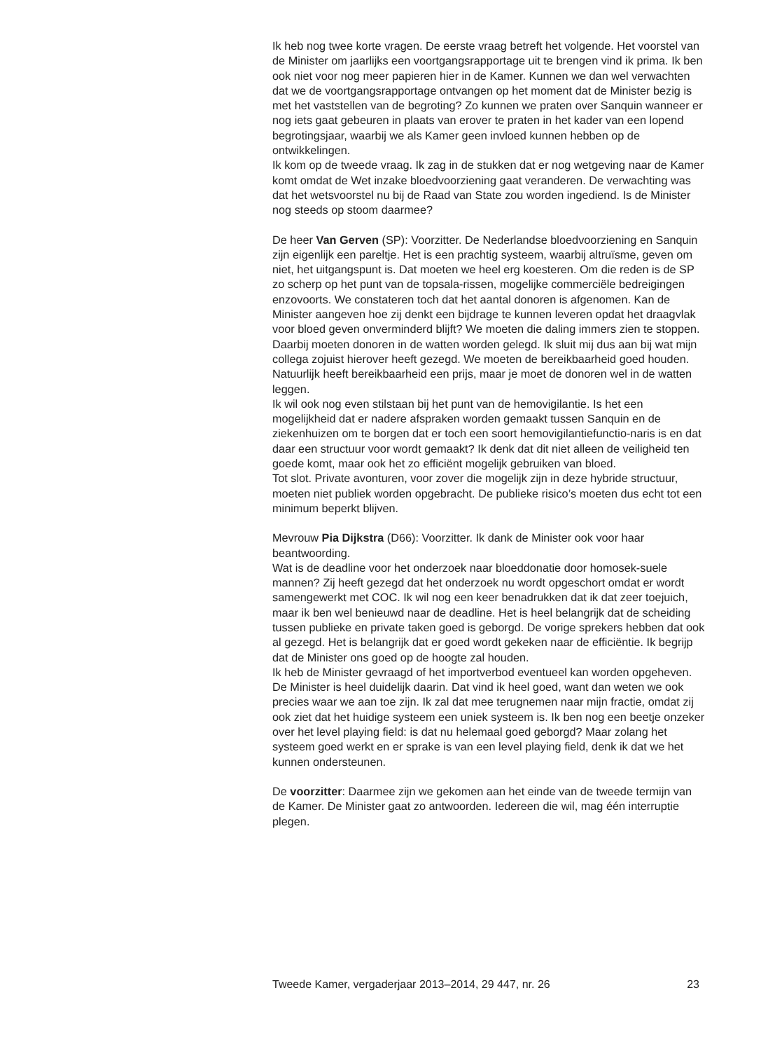Ik heb nog twee korte vragen. De eerste vraag betreft het volgende. Het voorstel van de Minister om jaarlijks een voortgangsrapportage uit te brengen vind ik prima. Ik ben ook niet voor nog meer papieren hier in de Kamer. Kunnen we dan wel verwachten dat we de voortgangsrapportage ontvangen op het moment dat de Minister bezig is met het vaststellen van de begroting? Zo kunnen we praten over Sanquin wanneer er nog iets gaat gebeuren in plaats van erover te praten in het kader van een lopend begrotingsjaar, waarbij we als Kamer geen invloed kunnen hebben op de ontwikkelingen.
Ik kom op de tweede vraag. Ik zag in de stukken dat er nog wetgeving naar de Kamer komt omdat de Wet inzake bloedvoorziening gaat veranderen. De verwachting was dat het wetsvoorstel nu bij de Raad van State zou worden ingediend. Is de Minister nog steeds op stoom daarmee?
De heer Van Gerven (SP): Voorzitter. De Nederlandse bloedvoorziening en Sanquin zijn eigenlijk een pareltje. Het is een prachtig systeem, waarbij altruïsme, geven om niet, het uitgangspunt is. Dat moeten we heel erg koesteren. Om die reden is de SP zo scherp op het punt van de topsala-rissen, mogelijke commerciële bedreigingen enzovoorts. We constateren toch dat het aantal donoren is afgenomen. Kan de Minister aangeven hoe zij denkt een bijdrage te kunnen leveren opdat het draagvlak voor bloed geven onverminderd blijft? We moeten die daling immers zien te stoppen. Daarbij moeten donoren in de watten worden gelegd. Ik sluit mij dus aan bij wat mijn collega zojuist hierover heeft gezegd. We moeten de bereikbaarheid goed houden. Natuurlijk heeft bereikbaarheid een prijs, maar je moet de donoren wel in de watten leggen.
Ik wil ook nog even stilstaan bij het punt van de hemovigilantie. Is het een mogelijkheid dat er nadere afspraken worden gemaakt tussen Sanquin en de ziekenhuizen om te borgen dat er toch een soort hemovigilantiefunctio-naris is en dat daar een structuur voor wordt gemaakt? Ik denk dat dit niet alleen de veiligheid ten goede komt, maar ook het zo efficiënt mogelijk gebruiken van bloed.
Tot slot. Private avonturen, voor zover die mogelijk zijn in deze hybride structuur, moeten niet publiek worden opgebracht. De publieke risico’s moeten dus echt tot een minimum beperkt blijven.
Mevrouw Pia Dijkstra (D66): Voorzitter. Ik dank de Minister ook voor haar beantwoording.
Wat is de deadline voor het onderzoek naar bloeddonatie door homosek-suele mannen? Zij heeft gezegd dat het onderzoek nu wordt opgeschort omdat er wordt samengewerkt met COC. Ik wil nog een keer benadrukken dat ik dat zeer toejuich, maar ik ben wel benieuwd naar de deadline. Het is heel belangrijk dat de scheiding tussen publieke en private taken goed is geborgd. De vorige sprekers hebben dat ook al gezegd. Het is belangrijk dat er goed wordt gekeken naar de efficiëntie. Ik begrijp dat de Minister ons goed op de hoogte zal houden.
Ik heb de Minister gevraagd of het importverbod eventueel kan worden opgeheven. De Minister is heel duidelijk daarin. Dat vind ik heel goed, want dan weten we ook precies waar we aan toe zijn. Ik zal dat mee terugnemen naar mijn fractie, omdat zij ook ziet dat het huidige systeem een uniek systeem is. Ik ben nog een beetje onzeker over het level playing field: is dat nu helemaal goed geborgd? Maar zolang het systeem goed werkt en er sprake is van een level playing field, denk ik dat we het kunnen ondersteunen.
De voorzitter: Daarmee zijn we gekomen aan het einde van de tweede termijn van de Kamer. De Minister gaat zo antwoorden. Iedereen die wil, mag één interruptie plegen.
Tweede Kamer, vergaderjaar 2013–2014, 29 447, nr. 26 23